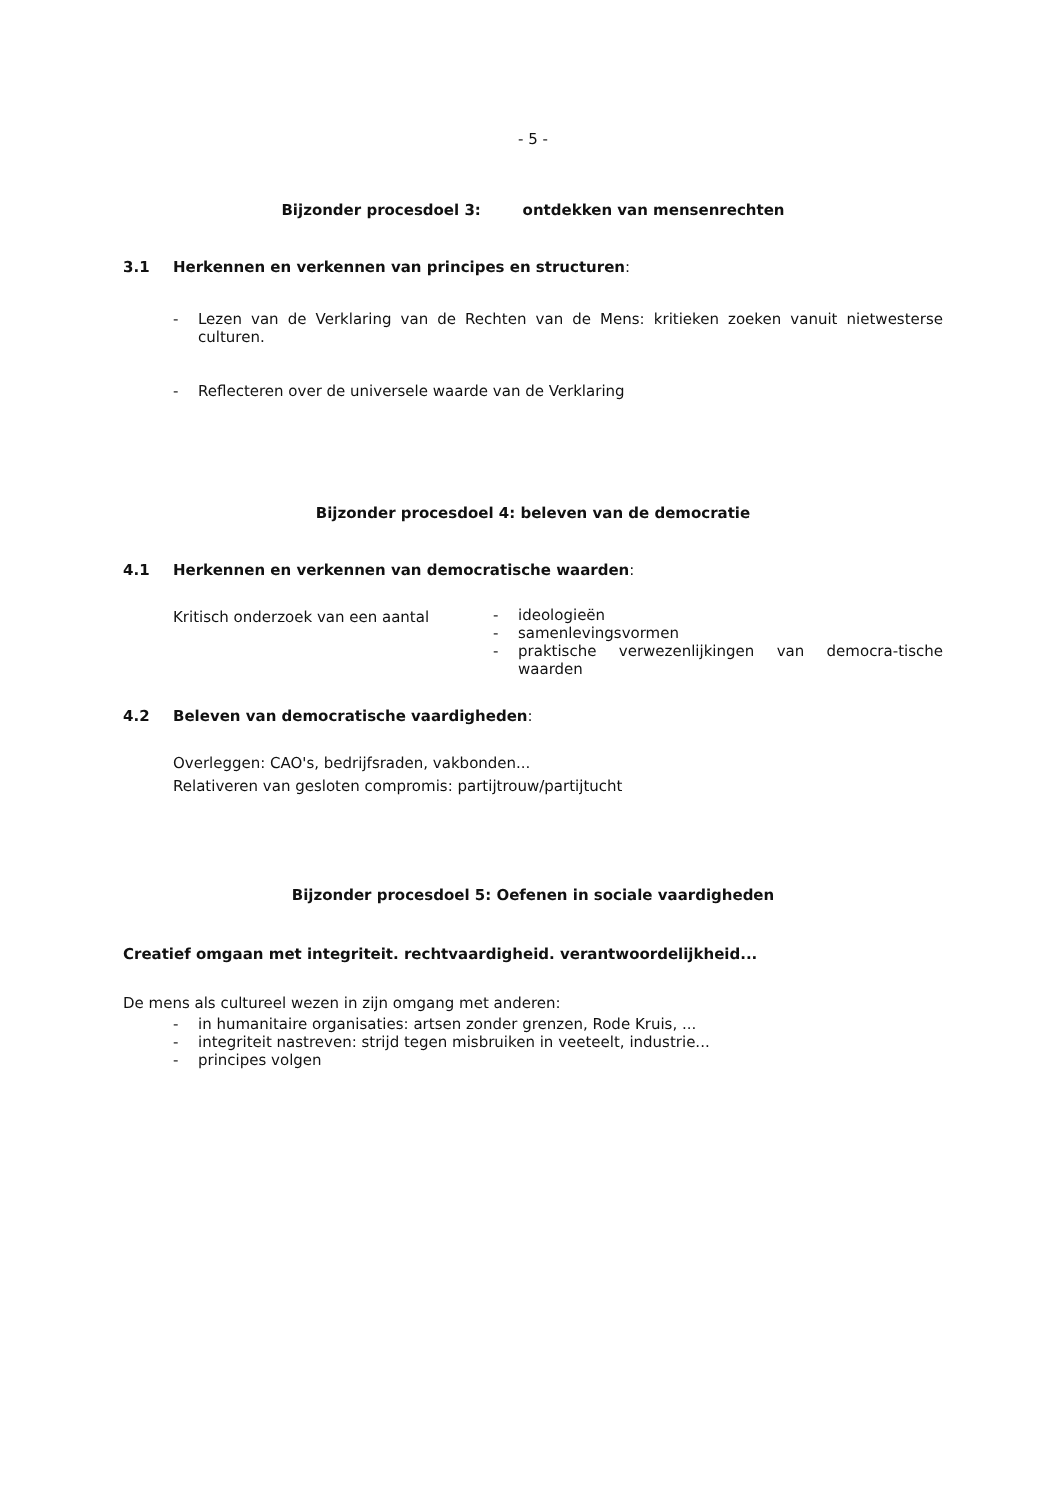- 5 -
Bijzonder procesdoel 3: ontdekken van mensenrechten
3.1 Herkennen en verkennen van principes en structuren:
- Lezen van de Verklaring van de Rechten van de Mens: kritieken zoeken vanuit nietwesterse culturen.
- Reflecteren over de universele waarde van de Verklaring
Bijzonder procesdoel 4: beleven van de democratie
4.1 Herkennen en verkennen van democratische waarden:
Kritisch onderzoek van een aantal
- ideologieën
- samenlevingsvormen
- praktische verwezenlijkingen van democra-tische waarden
4.2 Beleven van democratische vaardigheden:
Overleggen: CAO's, bedrijfsraden, vakbonden...
Relativeren van gesloten compromis: partijtrouw/partijtucht
Bijzonder procesdoel 5: Oefenen in sociale vaardigheden
Creatief omgaan met integriteit. rechtvaardigheid. verantwoordelijkheid...
De mens als cultureel wezen in zijn omgang met anderen:
- in humanitaire organisaties: artsen zonder grenzen, Rode Kruis, ...
- integriteit nastreven: strijd tegen misbruiken in veeteelt, industrie...
- principes volgen